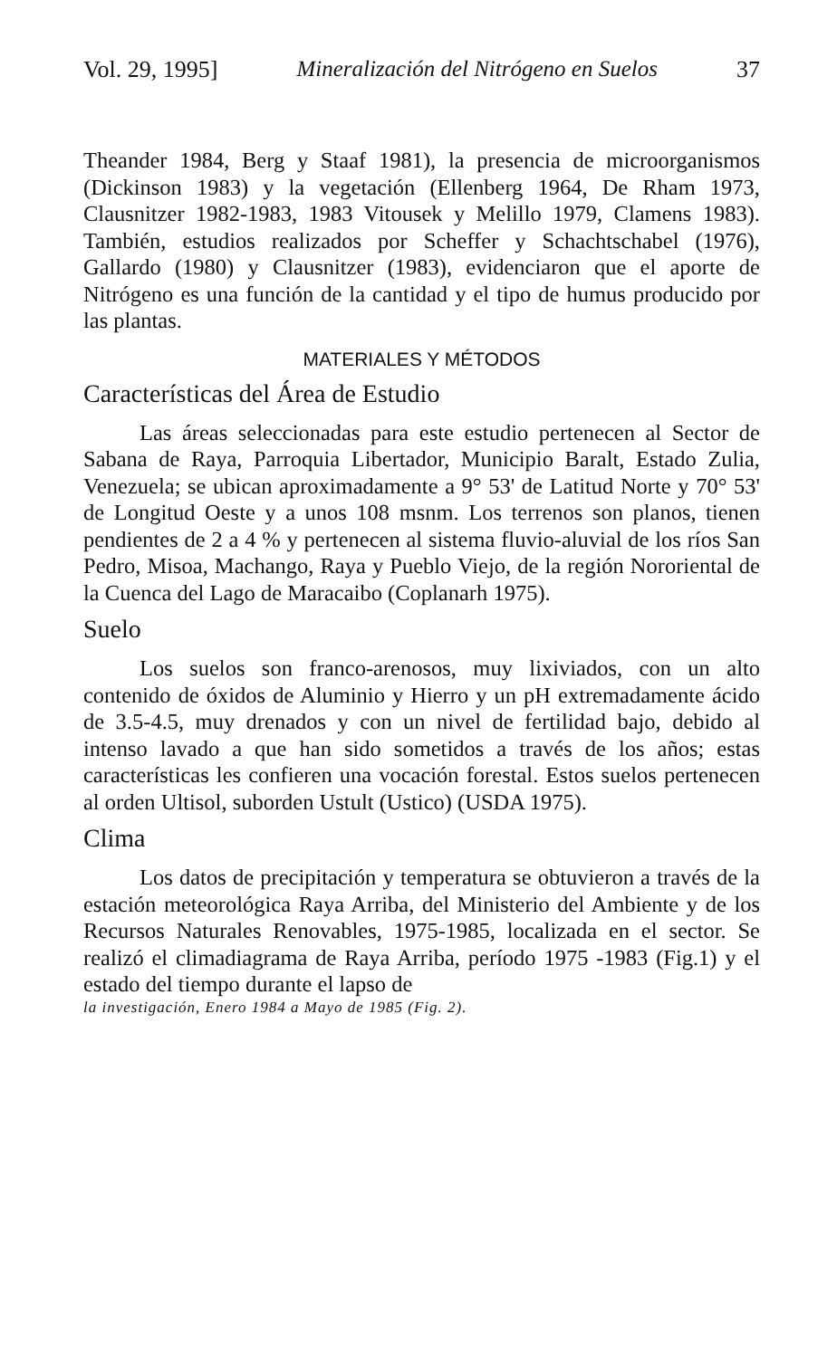Vol. 29, 1995] Mineralización del Nitrógeno en Suelos 37
Theander 1984, Berg y Staaf 1981), la presencia de microorganismos (Dickinson 1983) y la vegetación (Ellenberg 1964, De Rham 1973, Clausnitzer 1982-1983, 1983 Vitousek y Melillo 1979, Clamens 1983). También, estudios realizados por Scheffer y Schachtschabel (1976), Gallardo (1980) y Clausnitzer (1983), evidenciaron que el aporte de Nitrógeno es una función de la cantidad y el tipo de humus producido por las plantas.
MATERIALES Y MÉTODOS
Características del Área de Estudio
Las áreas seleccionadas para este estudio pertenecen al Sector de Sabana de Raya, Parroquia Libertador, Municipio Baralt, Estado Zulia, Venezuela; se ubican aproximadamente a 9° 53' de Latitud Norte y 70° 53' de Longitud Oeste y a unos 108 msnm. Los terrenos son planos, tienen pendientes de 2 a 4 % y pertenecen al sistema fluvio-aluvial de los ríos San Pedro, Misoa, Machango, Raya y Pueblo Viejo, de la región Nororiental de la Cuenca del Lago de Maracaibo (Coplanarh 1975).
Suelo
Los suelos son franco-arenosos, muy lixiviados, con un alto contenido de óxidos de Aluminio y Hierro y un pH extremadamente ácido de 3.5-4.5, muy drenados y con un nivel de fertilidad bajo, debido al intenso lavado a que han sido sometidos a través de los años; estas características les confieren una vocación forestal. Estos suelos pertenecen al orden Ultisol, suborden Ustult (Ustico) (USDA 1975).
Clima
Los datos de precipitación y temperatura se obtuvieron a través de la estación meteorológica Raya Arriba, del Ministerio del Ambiente y de los Recursos Naturales Renovables, 1975-1985, localizada en el sector. Se realizó el climadiagrama de Raya Arriba, período 1975 -1983 (Fig.1) y el estado del tiempo durante el lapso de
la investigación, Enero 1984 a Mayo de 1985 (Fig. 2).